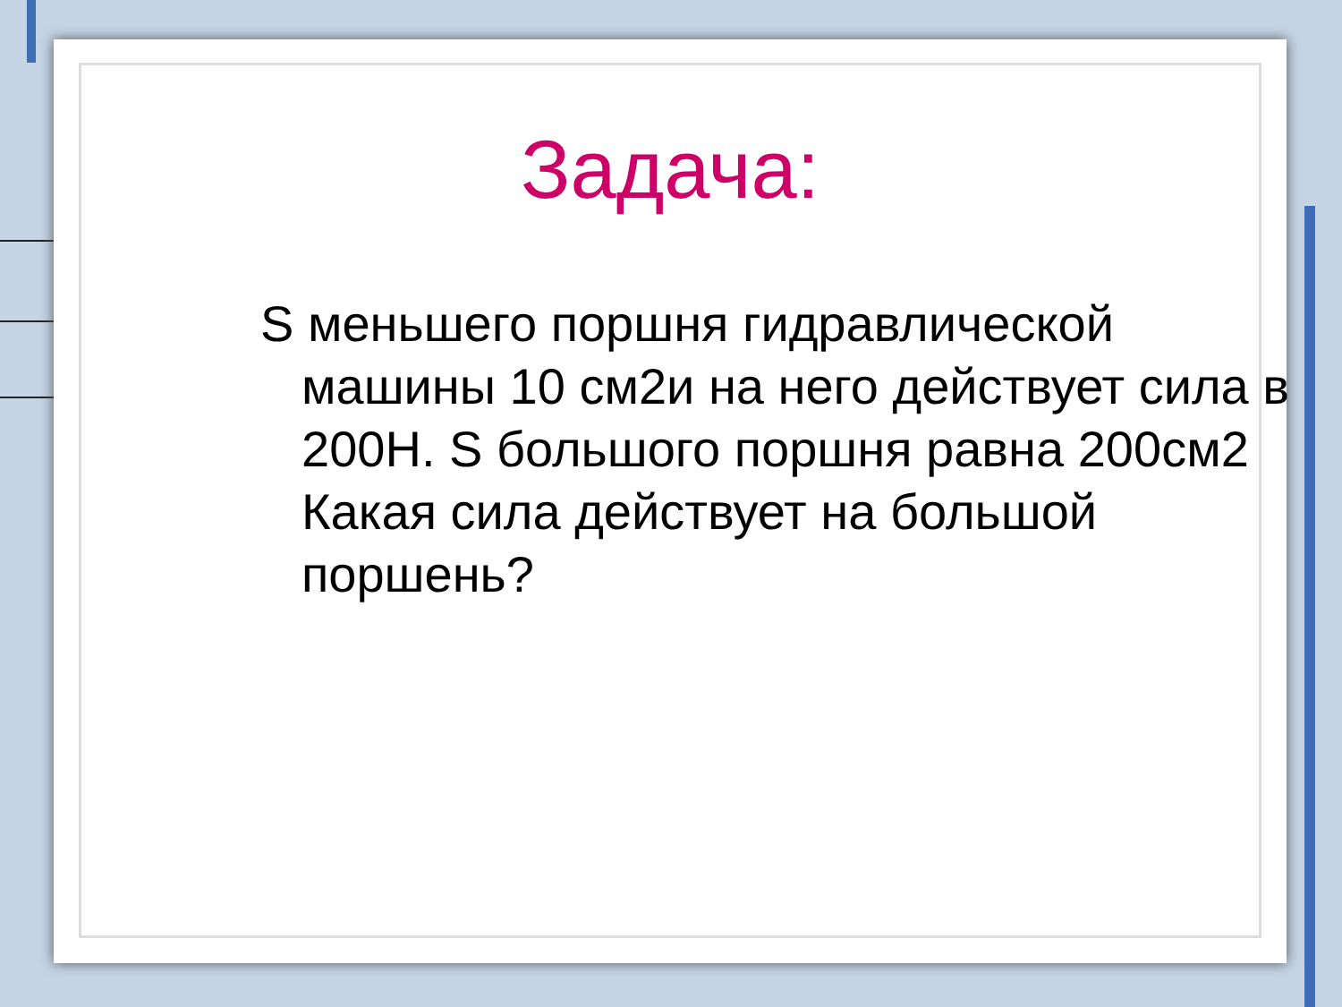Задача:
S меньшего поршня гидравлической машины 10 см2и на него действует сила в 200Н. S большого поршня равна 200см2 Какая сила действует на большой поршень?